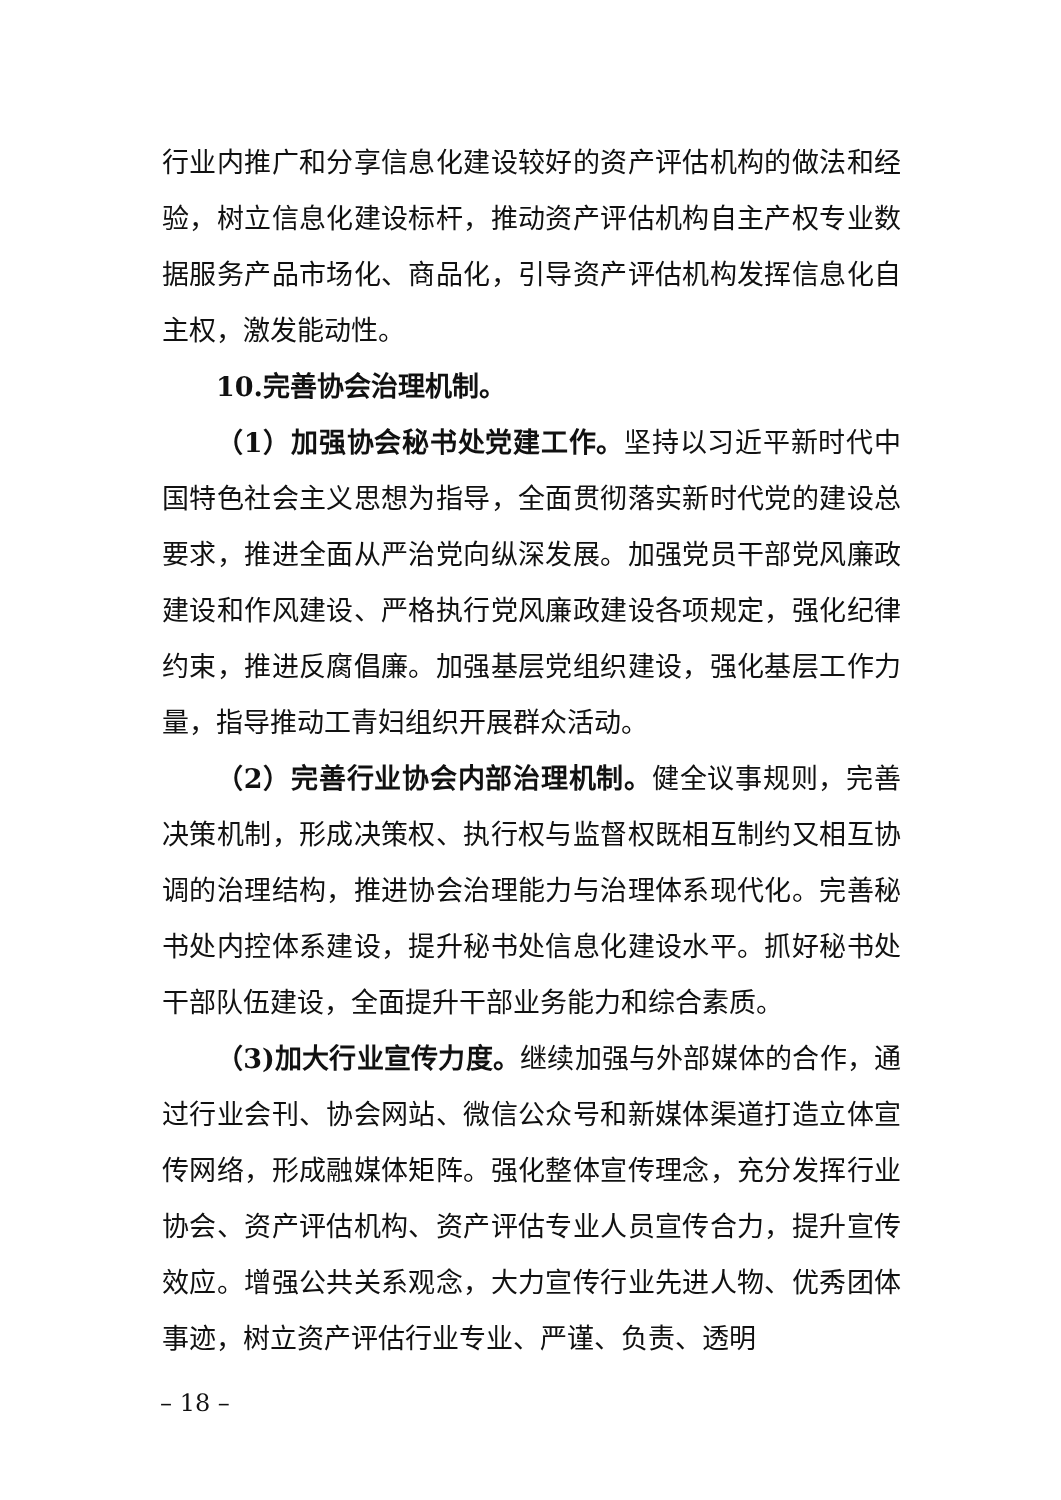行业内推广和分享信息化建设较好的资产评估机构的做法和经验，树立信息化建设标杆，推动资产评估机构自主产权专业数据服务产品市场化、商品化，引导资产评估机构发挥信息化自主权，激发能动性。
10.完善协会治理机制。
（1）加强协会秘书处党建工作。坚持以习近平新时代中国特色社会主义思想为指导，全面贯彻落实新时代党的建设总要求，推进全面从严治党向纵深发展。加强党员干部党风廉政建设和作风建设、严格执行党风廉政建设各项规定，强化纪律约束，推进反腐倡廉。加强基层党组织建设，强化基层工作力量，指导推动工青妇组织开展群众活动。
（2）完善行业协会内部治理机制。健全议事规则，完善决策机制，形成决策权、执行权与监督权既相互制约又相互协调的治理结构，推进协会治理能力与治理体系现代化。完善秘书处内控体系建设，提升秘书处信息化建设水平。抓好秘书处干部队伍建设，全面提升干部业务能力和综合素质。
（3)加大行业宣传力度。继续加强与外部媒体的合作，通过行业会刊、协会网站、微信公众号和新媒体渠道打造立体宣传网络，形成融媒体矩阵。强化整体宣传理念，充分发挥行业协会、资产评估机构、资产评估专业人员宣传合力，提升宣传效应。增强公共关系观念，大力宣传行业先进人物、优秀团体事迹，树立资产评估行业专业、严谨、负责、透明
– 18 –